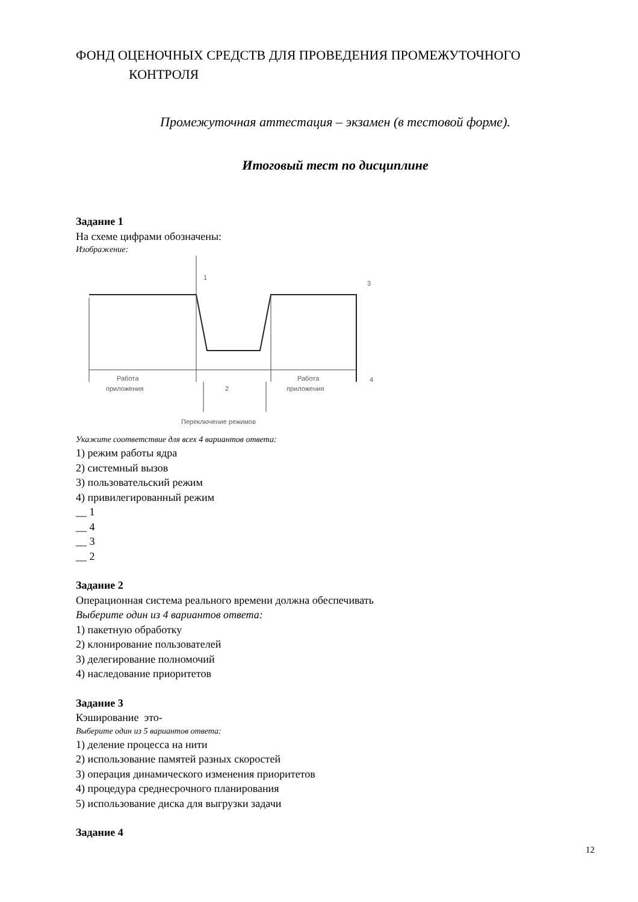ФОНД ОЦЕНОЧНЫХ СРЕДСТВ ДЛЯ ПРОВЕДЕНИЯ ПРОМЕЖУТОЧНОГО
КОНТРОЛЯ
Промежуточная аттестация – экзамен (в тестовой форме).
Итоговый тест по дисциплине
Задание 1
На схеме цифрами обозначены:
Изображение:
1
3
4
2
Работа
приложения
Работа
приложения
Переключение режимов
Укажите соответствие для всех 4 вариантов ответа:
1) режим работы ядра
2) системный вызов
3) пользовательский режим
4) привилегированный режим
__ 1
__ 4
__ 3
__ 2
Задание 2
Операционная система реального времени должна обеспечивать
Выберите один из 4 вариантов ответа:
1) пакетную обработку
2) клонирование пользователей
3) делегирование полномочий
4) наследование приоритетов
Задание 3
Кэширование это-
Выберите один из 5 вариантов ответа:
1) деление процесса на нити
2) использование памятей разных скоростей
3) операция динамического изменения приоритетов
4) процедура среднесрочного планирования
5) использование диска для выгрузки задачи
Задание 4
12